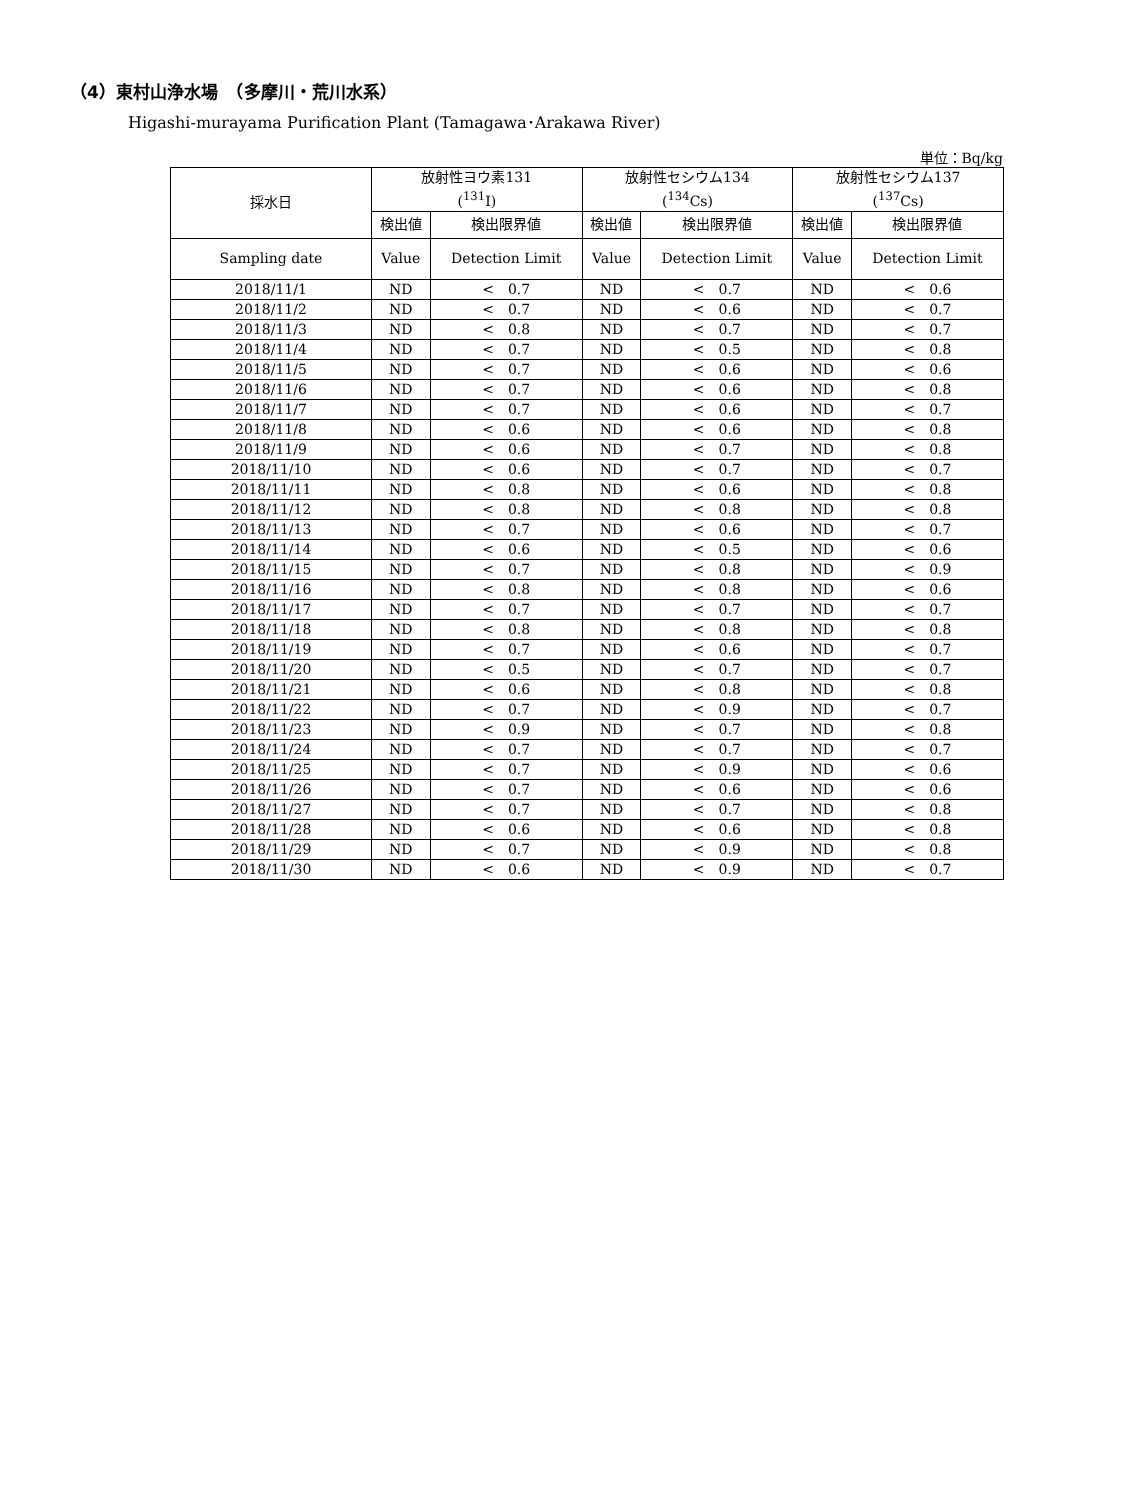（4）東村山浄水場　（多摩川・荒川水系）
Higashi-murayama Purification Plant (Tamagawa･Arakawa River)
単位：Bq/kg
| 採水日 | 放射性ヨウ素131 (<sup>131</sup>I) | | 放射性セシウム134 (<sup>134</sup>Cs) | | 放射性セシウム137 (<sup>137</sup>Cs) | |
| --- | --- | --- | --- | --- | --- | --- |
| | 検出値 | 検出限界値 | 検出値 | 検出限界値 | 検出値 | 検出限界値 |
| Sampling date | Value | Detection Limit | Value | Detection Limit | Value | Detection Limit |
| 2018/11/1 | ND | < 0.7 | ND | < 0.7 | ND | < 0.6 |
| 2018/11/2 | ND | < 0.7 | ND | < 0.6 | ND | < 0.7 |
| 2018/11/3 | ND | < 0.8 | ND | < 0.7 | ND | < 0.7 |
| 2018/11/4 | ND | < 0.7 | ND | < 0.5 | ND | < 0.8 |
| 2018/11/5 | ND | < 0.7 | ND | < 0.6 | ND | < 0.6 |
| 2018/11/6 | ND | < 0.7 | ND | < 0.6 | ND | < 0.8 |
| 2018/11/7 | ND | < 0.7 | ND | < 0.6 | ND | < 0.7 |
| 2018/11/8 | ND | < 0.6 | ND | < 0.6 | ND | < 0.8 |
| 2018/11/9 | ND | < 0.6 | ND | < 0.7 | ND | < 0.8 |
| 2018/11/10 | ND | < 0.6 | ND | < 0.7 | ND | < 0.7 |
| 2018/11/11 | ND | < 0.8 | ND | < 0.6 | ND | < 0.8 |
| 2018/11/12 | ND | < 0.8 | ND | < 0.8 | ND | < 0.8 |
| 2018/11/13 | ND | < 0.7 | ND | < 0.6 | ND | < 0.7 |
| 2018/11/14 | ND | < 0.6 | ND | < 0.5 | ND | < 0.6 |
| 2018/11/15 | ND | < 0.7 | ND | < 0.8 | ND | < 0.9 |
| 2018/11/16 | ND | < 0.8 | ND | < 0.8 | ND | < 0.6 |
| 2018/11/17 | ND | < 0.7 | ND | < 0.7 | ND | < 0.7 |
| 2018/11/18 | ND | < 0.8 | ND | < 0.8 | ND | < 0.8 |
| 2018/11/19 | ND | < 0.7 | ND | < 0.6 | ND | < 0.7 |
| 2018/11/20 | ND | < 0.5 | ND | < 0.7 | ND | < 0.7 |
| 2018/11/21 | ND | < 0.6 | ND | < 0.8 | ND | < 0.8 |
| 2018/11/22 | ND | < 0.7 | ND | < 0.9 | ND | < 0.7 |
| 2018/11/23 | ND | < 0.9 | ND | < 0.7 | ND | < 0.8 |
| 2018/11/24 | ND | < 0.7 | ND | < 0.7 | ND | < 0.7 |
| 2018/11/25 | ND | < 0.7 | ND | < 0.9 | ND | < 0.6 |
| 2018/11/26 | ND | < 0.7 | ND | < 0.6 | ND | < 0.6 |
| 2018/11/27 | ND | < 0.7 | ND | < 0.7 | ND | < 0.8 |
| 2018/11/28 | ND | < 0.6 | ND | < 0.6 | ND | < 0.8 |
| 2018/11/29 | ND | < 0.7 | ND | < 0.9 | ND | < 0.8 |
| 2018/11/30 | ND | < 0.6 | ND | < 0.9 | ND | < 0.7 |